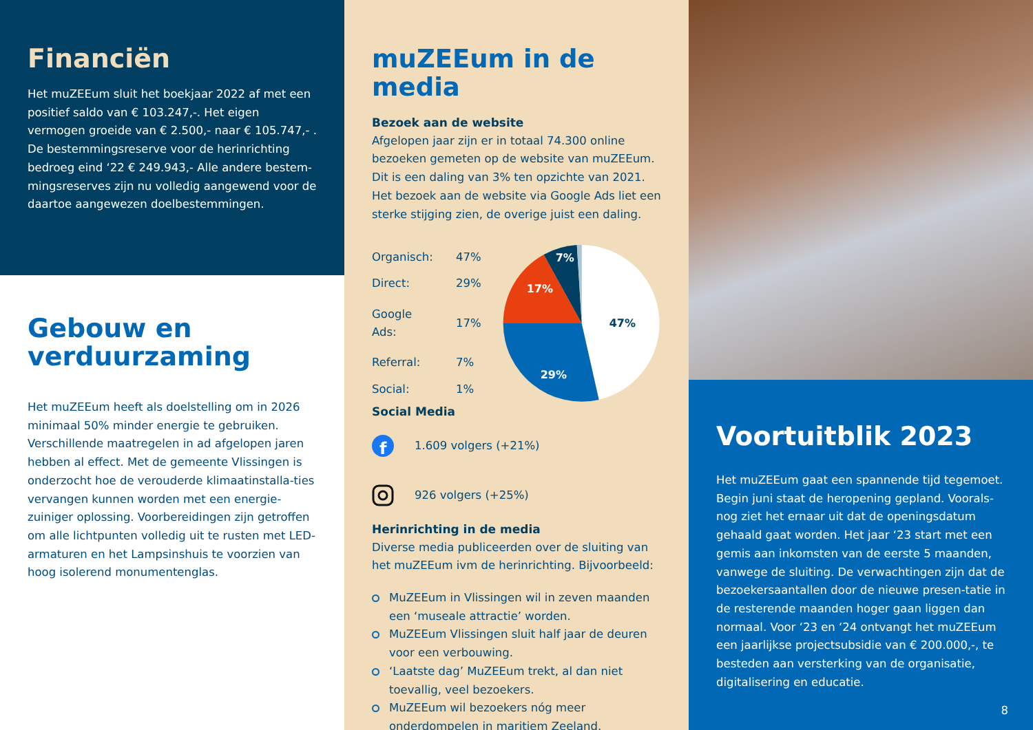Financiën
Het muZEEum sluit het boekjaar 2022 af met een positief saldo van € 103.247,-. Het eigen vermogen groeide van € 2.500,- naar € 105.747,- . De bestemmingsreserve voor de herinrichting bedroeg eind ‘22 € 249.943,- Alle andere bestem-mingsreserves zijn nu volledig aangewend voor de daartoe aangewezen doelbestemmingen.
Gebouw en verduurzaming
Het muZEEum heeft als doelstelling om in 2026 minimaal 50% minder energie te gebruiken. Verschillende maatregelen in ad afgelopen jaren hebben al effect. Met de gemeente Vlissingen is onderzocht hoe de verouderde klimaatinstalla-ties vervangen kunnen worden met een energie-zuiniger oplossing. Voorbereidingen zijn getroffen om alle lichtpunten volledig uit te rusten met LED-armaturen en het Lampsinshuis te voorzien van hoog isolerend monumentenglas.
muZEEum in de media
Bezoek aan de website
Afgelopen jaar zijn er in totaal 74.300 online bezoeken gemeten op de website van muZEEum. Dit is een daling van 3% ten opzichte van 2021. Het bezoek aan de website via Google Ads liet een sterke stijging zien, de overige juist een daling.
| Organisch: | 47% |
| Direct: | 29% |
| Google Ads: | 17% |
| Referral: | 7% |
| Social: | 1% |
47%
29%
17%
7%
Social Media
f
1.609 volgers (+21%)
926 volgers (+25%)
Herinrichting in de media
Diverse media publiceerden over de sluiting van het muZEEum ivm de herinrichting. Bijvoorbeeld:
MuZEEum in Vlissingen wil in zeven maanden een ‘museale attractie’ worden.
MuZEEum Vlissingen sluit half jaar de deuren voor een verbouwing.
‘Laatste dag’ MuZEEum trekt, al dan niet toevallig, veel bezoekers.
MuZEEum wil bezoekers nóg meer onderdompelen in maritiem Zeeland.
Voortuitblik 2023
Het muZEEum gaat een spannende tijd tegemoet. Begin juni staat de heropening gepland. Voorals-nog ziet het ernaar uit dat de openingsdatum gehaald gaat worden. Het jaar ‘23 start met een gemis aan inkomsten van de eerste 5 maanden, vanwege de sluiting. De verwachtingen zijn dat de bezoekersaantallen door de nieuwe presen-tatie in de resterende maanden hoger gaan liggen dan normaal. Voor ‘23 en ‘24 ontvangt het muZEEum een jaarlijkse projectsubsidie van € 200.000,-, te besteden aan versterking van de organisatie, digitalisering en educatie.
8